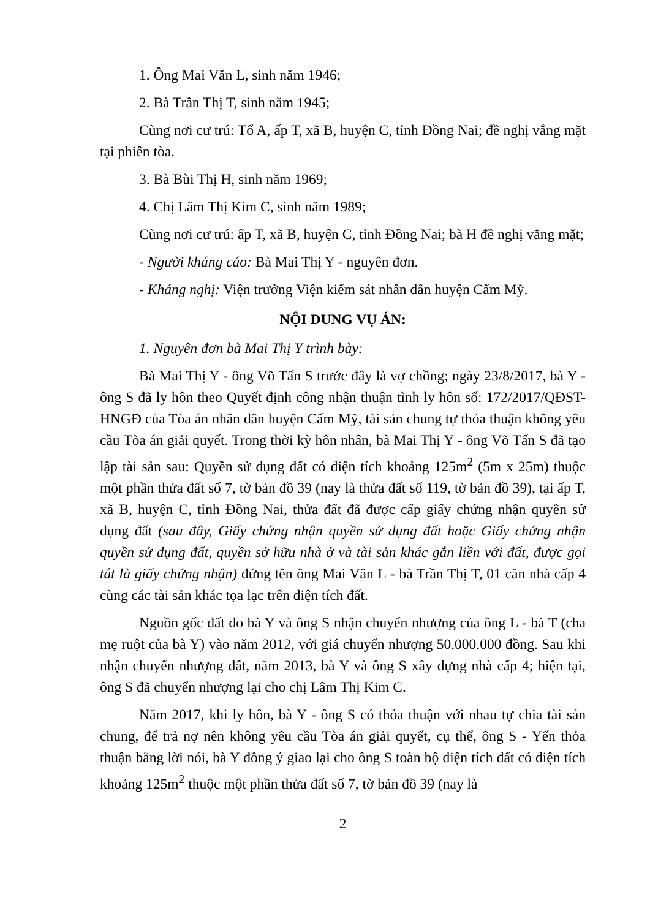1. Ông Mai Văn L, sinh năm 1946;
2. Bà Trần Thị T, sinh năm 1945;
Cùng nơi cư trú: Tổ A, ấp T, xã B, huyện C, tỉnh Đồng Nai; đề nghị vắng mặt tại phiên tòa.
3. Bà Bùi Thị H, sinh năm 1969;
4. Chị Lâm Thị Kim C, sinh năm 1989;
Cùng nơi cư trú: ấp T, xã B, huyện C, tỉnh Đồng Nai; bà H đề nghị vắng mặt;
- Người kháng cáo: Bà Mai Thị Y - nguyên đơn.
- Kháng nghị: Viện trưởng Viện kiểm sát nhân dân huyện Cẩm Mỹ.
NỘI DUNG VỤ ÁN:
1. Nguyên đơn bà Mai Thị Y trình bày:
Bà Mai Thị Y - ông Võ Tấn S trước đây là vợ chồng; ngày 23/8/2017, bà Y - ông S đã ly hôn theo Quyết định công nhận thuận tình ly hôn số: 172/2017/QĐST-HNGĐ của Tòa án nhân dân huyện Cẩm Mỹ, tài sản chung tự thỏa thuận không yêu cầu Tòa án giải quyết. Trong thời kỳ hôn nhân, bà Mai Thị Y - ông Võ Tấn S đã tạo lập tài sản sau: Quyền sử dụng đất có diện tích khoảng 125m<sup>2</sup> (5m x 25m) thuộc một phần thửa đất số 7, tờ bản đồ 39 (nay là thửa đất số 119, tờ bản đồ 39), tại ấp T, xã B, huyện C, tỉnh Đồng Nai, thửa đất đã được cấp giấy chứng nhận quyền sử dụng đất (sau đây, Giấy chứng nhận quyền sử dụng đất hoặc Giấy chứng nhận quyền sử dụng đất, quyền sở hữu nhà ở và tài sản khác gắn liền với đất, được gọi tắt là giấy chứng nhận) đứng tên ông Mai Văn L - bà Trần Thị T, 01 căn nhà cấp 4 cùng các tài sản khác tọa lạc trên diện tích đất.
Nguồn gốc đất do bà Y và ông S nhận chuyển nhượng của ông L - bà T (cha mẹ ruột của bà Y) vào năm 2012, với giá chuyển nhượng 50.000.000 đồng. Sau khi nhận chuyển nhượng đất, năm 2013, bà Y và ông S xây dựng nhà cấp 4; hiện tại, ông S đã chuyển nhượng lại cho chị Lâm Thị Kim C.
Năm 2017, khi ly hôn, bà Y - ông S có thỏa thuận với nhau tự chia tài sản chung, để trả nợ nên không yêu cầu Tòa án giải quyết, cụ thể, ông S - Yến thỏa thuận bằng lời nói, bà Y đồng ý giao lại cho ông S toàn bộ diện tích đất có diện tích khoảng 125m<sup>2</sup> thuộc một phần thửa đất số 7, tờ bản đồ 39 (nay là
2